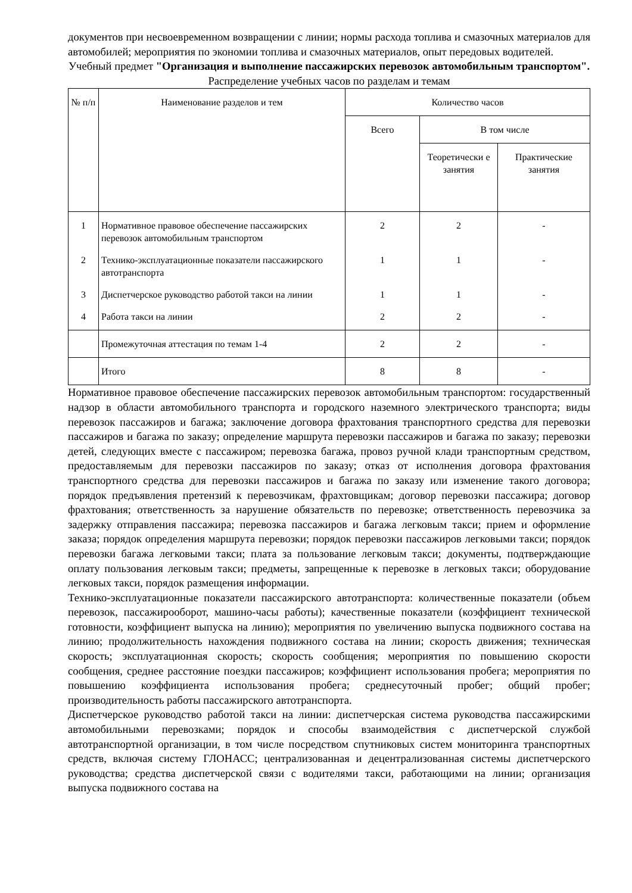документов при несвоевременном возвращении с линии; нормы расхода топлива и смазочных материалов для автомобилей; мероприятия по экономии топлива и смазочных материалов, опыт передовых водителей.
Учебный предмет "Организация и выполнение пассажирских перевозок автомобильным транспортом".
Распределение учебных часов по разделам и темам
| № п/п | Наименование разделов и тем | Количество часов | | |
| --- | --- | --- | --- | --- |
| | | Всего | В том числе | |
| | | | Теоретически е занятия | Практические занятия |
| 1 | Нормативное правовое обеспечение пассажирских перевозок автомобильным транспортом | 2 | 2 | - |
| 2 | Технико-эксплуатационные показатели пассажирского автотранспорта | 1 | 1 | - |
| 3 | Диспетчерское руководство работой такси на линии | 1 | 1 | - |
| 4 | Работа такси на линии | 2 | 2 | - |
| | Промежуточная аттестация по темам 1-4 | 2 | 2 | - |
| | Итого | 8 | 8 | - |
Нормативное правовое обеспечение пассажирских перевозок автомобильным транспортом: государственный надзор в области автомобильного транспорта и городского наземного электрического транспорта; виды перевозок пассажиров и багажа; заключение договора фрахтования транспортного средства для перевозки пассажиров и багажа по заказу; определение маршрута перевозки пассажиров и багажа по заказу; перевозки детей, следующих вместе с пассажиром; перевозка багажа, провоз ручной клади транспортным средством, предоставляемым для перевозки пассажиров по заказу; отказ от исполнения договора фрахтования транспортного средства для перевозки пассажиров и багажа по заказу или изменение такого договора; порядок предъявления претензий к перевозчикам, фрахтовщикам; договор перевозки пассажира; договор фрахтования; ответственность за нарушение обязательств по перевозке; ответственность перевозчика за задержку отправления пассажира; перевозка пассажиров и багажа легковым такси; прием и оформление заказа; порядок определения маршрута перевозки; порядок перевозки пассажиров легковыми такси; порядок перевозки багажа легковыми такси; плата за пользование легковым такси; документы, подтверждающие оплату пользования легковым такси; предметы, запрещенные к перевозке в легковых такси; оборудование легковых такси, порядок размещения информации.
Технико-эксплуатационные показатели пассажирского автотранспорта: количественные показатели (объем перевозок, пассажирооборот, машино-часы работы); качественные показатели (коэффициент технической готовности, коэффициент выпуска на линию); мероприятия по увеличению выпуска подвижного состава на линию; продолжительность нахождения подвижного состава на линии; скорость движения; техническая скорость; эксплуатационная скорость; скорость сообщения; мероприятия по повышению скорости сообщения, среднее расстояние поездки пассажиров; коэффициент использования пробега; мероприятия по повышению коэффициента использования пробега; среднесуточный пробег; общий пробег; производительность работы пассажирского автотранспорта.
Диспетчерское руководство работой такси на линии: диспетчерская система руководства пассажирскими автомобильными перевозками; порядок и способы взаимодействия с диспетчерской службой автотранспортной организации, в том числе посредством спутниковых систем мониторинга транспортных средств, включая систему ГЛОНАСС; централизованная и децентрализованная системы диспетчерского руководства; средства диспетчерской связи с водителями такси, работающими на линии; организация выпуска подвижного состава на